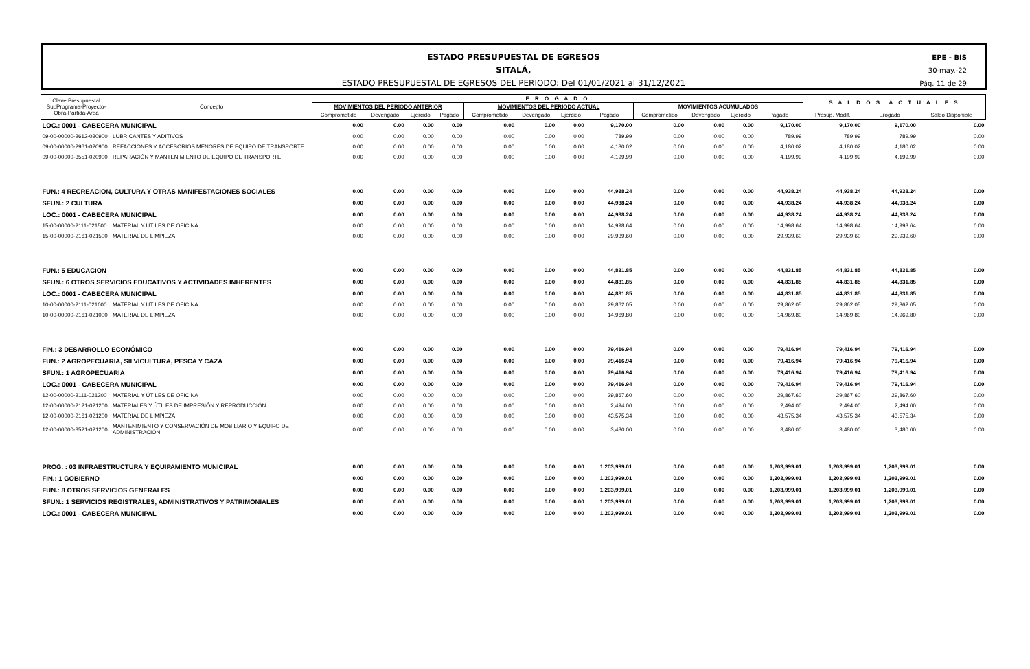ESTADO PRESUPUESTAL DE EGRESOS
SITALÁ,
ESTADO PRESUPUESTAL DE EGRESOS DEL PERIODO: Del 01/01/2021 al 31/12/2021
EPE - BIS
30-may.-22
Pág. 11 de 29
| Clave Presupuestal SubPrograma-Proyecto- Obra-Partida-Area | Concepto | E R O G A D O | | | | | | | | | | | | S A L D O S A C T U A L E S | | |
| --- | --- | --- | --- | --- | --- | --- | --- | --- | --- | --- | --- | --- | --- | --- | --- | --- |
| | | MOVIMIENTOS DEL PERIODO ANTERIOR | | | | MOVIMIENTOS DEL PERIODO ACTUAL | | | | MOVIMIENTOS ACUMULADOS | | | | | | |
| | | Comprometido | Devengado | Ejercido | Pagado | Comprometido | Devengado | Ejercido | Pagado | Comprometido | Devengado | Ejercido | Pagado | Presup. Modif. | Erogado | Saldo Disponible |
| LOC.: 0001 - CABECERA MUNICIPAL | | 0.00 | 0.00 | 0.00 | 0.00 | 0.00 | 0.00 | 0.00 | 9,170.00 | 0.00 | 0.00 | 0.00 | 9,170.00 | 9,170.00 | 9,170.00 | 0.00 |
| 09-00-00000-2612-020900 | LUBRICANTES Y ADITIVOS | 0.00 | 0.00 | 0.00 | 0.00 | 0.00 | 0.00 | 0.00 | 789.99 | 0.00 | 0.00 | 0.00 | 789.99 | 789.99 | 789.99 | 0.00 |
| 09-00-00000-2961-020900 | REFACCIONES Y ACCESORIOS MENORES DE EQUIPO DE TRANSPORTE | 0.00 | 0.00 | 0.00 | 0.00 | 0.00 | 0.00 | 0.00 | 4,180.02 | 0.00 | 0.00 | 0.00 | 4,180.02 | 4,180.02 | 4,180.02 | 0.00 |
| 09-00-00000-3551-020900 | REPARACIÓN Y MANTENIMIENTO DE EQUIPO DE TRANSPORTE | 0.00 | 0.00 | 0.00 | 0.00 | 0.00 | 0.00 | 0.00 | 4,199.99 | 0.00 | 0.00 | 0.00 | 4,199.99 | 4,199.99 | 4,199.99 | 0.00 |
| FUN.: 4 RECREACION, CULTURA Y OTRAS MANIFESTACIONES SOCIALES | | 0.00 | 0.00 | 0.00 | 0.00 | 0.00 | 0.00 | 0.00 | 44,938.24 | 0.00 | 0.00 | 0.00 | 44,938.24 | 44,938.24 | 44,938.24 | 0.00 |
| SFUN.: 2 CULTURA | | 0.00 | 0.00 | 0.00 | 0.00 | 0.00 | 0.00 | 0.00 | 44,938.24 | 0.00 | 0.00 | 0.00 | 44,938.24 | 44,938.24 | 44,938.24 | 0.00 |
| LOC.: 0001 - CABECERA MUNICIPAL | | 0.00 | 0.00 | 0.00 | 0.00 | 0.00 | 0.00 | 0.00 | 44,938.24 | 0.00 | 0.00 | 0.00 | 44,938.24 | 44,938.24 | 44,938.24 | 0.00 |
| 15-00-00000-2111-021500 | MATERIAL Y ÚTILES DE OFICINA | 0.00 | 0.00 | 0.00 | 0.00 | 0.00 | 0.00 | 0.00 | 14,998.64 | 0.00 | 0.00 | 0.00 | 14,998.64 | 14,998.64 | 14,998.64 | 0.00 |
| 15-00-00000-2161-021500 | MATERIAL DE LIMPIEZA | 0.00 | 0.00 | 0.00 | 0.00 | 0.00 | 0.00 | 0.00 | 29,939.60 | 0.00 | 0.00 | 0.00 | 29,939.60 | 29,939.60 | 29,939.60 | 0.00 |
| FUN.: 5 EDUCACION | | 0.00 | 0.00 | 0.00 | 0.00 | 0.00 | 0.00 | 0.00 | 44,831.85 | 0.00 | 0.00 | 0.00 | 44,831.85 | 44,831.85 | 44,831.85 | 0.00 |
| SFUN.: 6 OTROS SERVICIOS EDUCATIVOS Y ACTIVIDADES INHERENTES | | 0.00 | 0.00 | 0.00 | 0.00 | 0.00 | 0.00 | 0.00 | 44,831.85 | 0.00 | 0.00 | 0.00 | 44,831.85 | 44,831.85 | 44,831.85 | 0.00 |
| LOC.: 0001 - CABECERA MUNICIPAL | | 0.00 | 0.00 | 0.00 | 0.00 | 0.00 | 0.00 | 0.00 | 44,831.85 | 0.00 | 0.00 | 0.00 | 44,831.85 | 44,831.85 | 44,831.85 | 0.00 |
| 10-00-00000-2111-021000 | MATERIAL Y ÚTILES DE OFICINA | 0.00 | 0.00 | 0.00 | 0.00 | 0.00 | 0.00 | 0.00 | 29,862.05 | 0.00 | 0.00 | 0.00 | 29,862.05 | 29,862.05 | 29,862.05 | 0.00 |
| 10-00-00000-2161-021000 | MATERIAL DE LIMPIEZA | 0.00 | 0.00 | 0.00 | 0.00 | 0.00 | 0.00 | 0.00 | 14,969.80 | 0.00 | 0.00 | 0.00 | 14,969.80 | 14,969.80 | 14,969.80 | 0.00 |
| FIN.: 3 DESARROLLO ECONÓMICO | | 0.00 | 0.00 | 0.00 | 0.00 | 0.00 | 0.00 | 0.00 | 79,416.94 | 0.00 | 0.00 | 0.00 | 79,416.94 | 79,416.94 | 79,416.94 | 0.00 |
| FUN.: 2 AGROPECUARIA, SILVICULTURA, PESCA Y CAZA | | 0.00 | 0.00 | 0.00 | 0.00 | 0.00 | 0.00 | 0.00 | 79,416.94 | 0.00 | 0.00 | 0.00 | 79,416.94 | 79,416.94 | 79,416.94 | 0.00 |
| SFUN.: 1 AGROPECUARIA | | 0.00 | 0.00 | 0.00 | 0.00 | 0.00 | 0.00 | 0.00 | 79,416.94 | 0.00 | 0.00 | 0.00 | 79,416.94 | 79,416.94 | 79,416.94 | 0.00 |
| LOC.: 0001 - CABECERA MUNICIPAL | | 0.00 | 0.00 | 0.00 | 0.00 | 0.00 | 0.00 | 0.00 | 79,416.94 | 0.00 | 0.00 | 0.00 | 79,416.94 | 79,416.94 | 79,416.94 | 0.00 |
| 12-00-00000-2111-021200 | MATERIAL Y ÚTILES DE OFICINA | 0.00 | 0.00 | 0.00 | 0.00 | 0.00 | 0.00 | 0.00 | 29,867.60 | 0.00 | 0.00 | 0.00 | 29,867.60 | 29,867.60 | 29,867.60 | 0.00 |
| 12-00-00000-2121-021200 | MATERIALES Y ÚTILES DE IMPRESIÓN Y REPRODUCCIÓN | 0.00 | 0.00 | 0.00 | 0.00 | 0.00 | 0.00 | 0.00 | 2,494.00 | 0.00 | 0.00 | 0.00 | 2,494.00 | 2,494.00 | 2,494.00 | 0.00 |
| 12-00-00000-2161-021200 | MATERIAL DE LIMPIEZA | 0.00 | 0.00 | 0.00 | 0.00 | 0.00 | 0.00 | 0.00 | 43,575.34 | 0.00 | 0.00 | 0.00 | 43,575.34 | 43,575.34 | 43,575.34 | 0.00 |
| 12-00-00000-3521-021200 | MANTENIMIENTO Y CONSERVACIÓN DE MOBILIARIO Y EQUIPO DE ADMINISTRACIÓN | 0.00 | 0.00 | 0.00 | 0.00 | 0.00 | 0.00 | 0.00 | 3,480.00 | 0.00 | 0.00 | 0.00 | 3,480.00 | 3,480.00 | 3,480.00 | 0.00 |
| PROG. : 03 INFRAESTRUCTURA Y EQUIPAMIENTO MUNICIPAL | | 0.00 | 0.00 | 0.00 | 0.00 | 0.00 | 0.00 | 0.00 | 1,203,999.01 | 0.00 | 0.00 | 0.00 | 1,203,999.01 | 1,203,999.01 | 1,203,999.01 | 0.00 |
| FIN.: 1 GOBIERNO | | 0.00 | 0.00 | 0.00 | 0.00 | 0.00 | 0.00 | 0.00 | 1,203,999.01 | 0.00 | 0.00 | 0.00 | 1,203,999.01 | 1,203,999.01 | 1,203,999.01 | 0.00 |
| FUN.: 8 OTROS SERVICIOS GENERALES | | 0.00 | 0.00 | 0.00 | 0.00 | 0.00 | 0.00 | 0.00 | 1,203,999.01 | 0.00 | 0.00 | 0.00 | 1,203,999.01 | 1,203,999.01 | 1,203,999.01 | 0.00 |
| SFUN.: 1 SERVICIOS REGISTRALES, ADMINISTRATIVOS Y PATRIMONIALES | | 0.00 | 0.00 | 0.00 | 0.00 | 0.00 | 0.00 | 0.00 | 1,203,999.01 | 0.00 | 0.00 | 0.00 | 1,203,999.01 | 1,203,999.01 | 1,203,999.01 | 0.00 |
| LOC.: 0001 - CABECERA MUNICIPAL | | 0.00 | 0.00 | 0.00 | 0.00 | 0.00 | 0.00 | 0.00 | 1,203,999.01 | 0.00 | 0.00 | 0.00 | 1,203,999.01 | 1,203,999.01 | 1,203,999.01 | 0.00 |